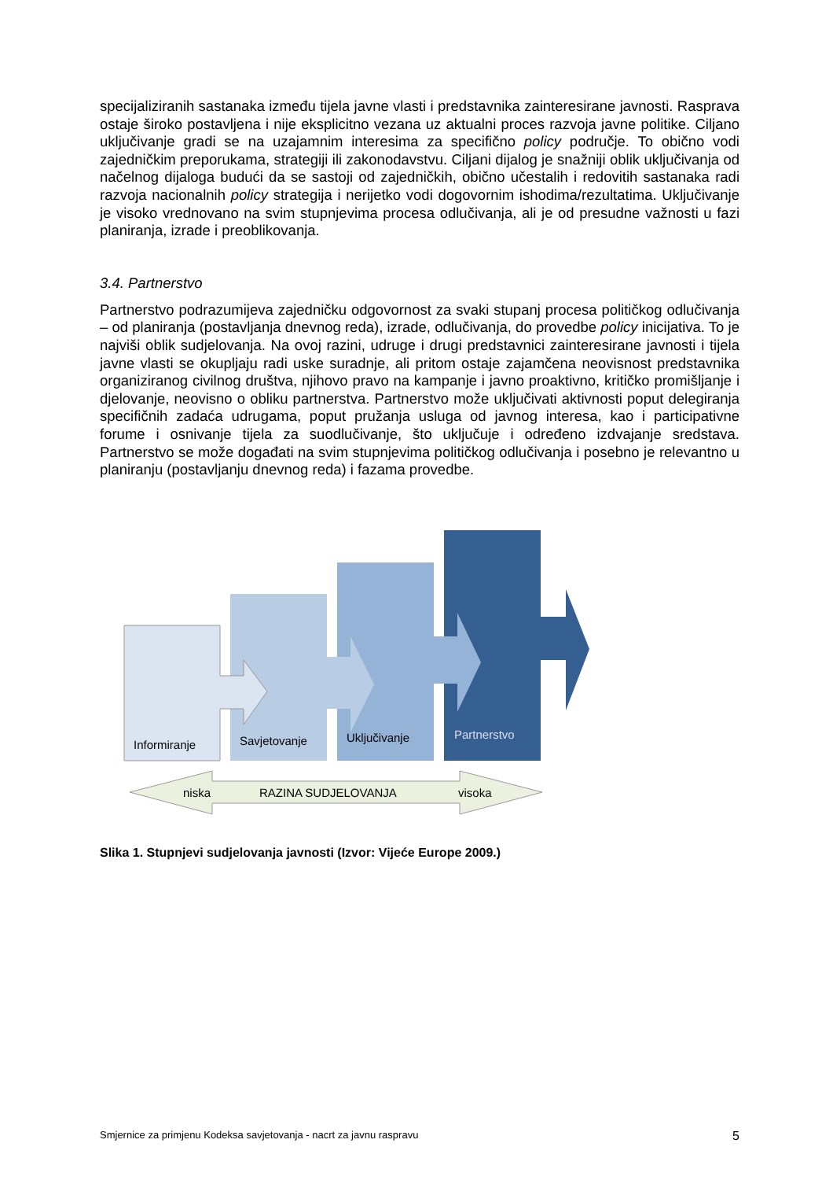specijaliziranih sastanaka između tijela javne vlasti i predstavnika zainteresirane javnosti. Rasprava ostaje široko postavljena i nije eksplicitno vezana uz aktualni proces razvoja javne politike. Ciljano uključivanje gradi se na uzajamnim interesima za specifično policy područje. To obično vodi zajedničkim preporukama, strategiji ili zakonodavstvu. Ciljani dijalog je snažniji oblik uključivanja od načelnog dijaloga budući da se sastoji od zajedničkih, obično učestalih i redovitih sastanaka radi razvoja nacionalnih policy strategija i nerijetko vodi dogovornim ishodima/rezultatima. Uključivanje je visoko vrednovano na svim stupnjevima procesa odlučivanja, ali je od presudne važnosti u fazi planiranja, izrade i preoblikovanja.
3.4. Partnerstvo
Partnerstvo podrazumijeva zajedničku odgovornost za svaki stupanj procesa političkog odlučivanja – od planiranja (postavljanja dnevnog reda), izrade, odlučivanja, do provedbe policy inicijativa. To je najviši oblik sudjelovanja. Na ovoj razini, udruge i drugi predstavnici zainteresirane javnosti i tijela javne vlasti se okupljaju radi uske suradnje, ali pritom ostaje zajamčena neovisnost predstavnika organiziranog civilnog društva, njihovo pravo na kampanje i javno proaktivno, kritičko promišljanje i djelovanje, neovisno o obliku partnerstva. Partnerstvo može uključivati aktivnosti poput delegiranja specifičnih zadaća udrugama, poput pružanja usluga od javnog interesa, kao i participativne forume i osnivanje tijela za suodlučivanje, što uključuje i određeno izdvajanje sredstava. Partnerstvo se može događati na svim stupnjevima političkog odlučivanja i posebno je relevantno u planiranju (postavljanju dnevnog reda) i fazama provedbe.
Informiranje
Savjetovanje
Uključivanje
Partnerstvo
niska
RAZINA SUDJELOVANJA
visoka
Slika 1. Stupnjevi sudjelovanja javnosti (Izvor: Vijeće Europe 2009.)
Smjernice za primjenu Kodeksa savjetovanja - nacrt za javnu raspravu 5